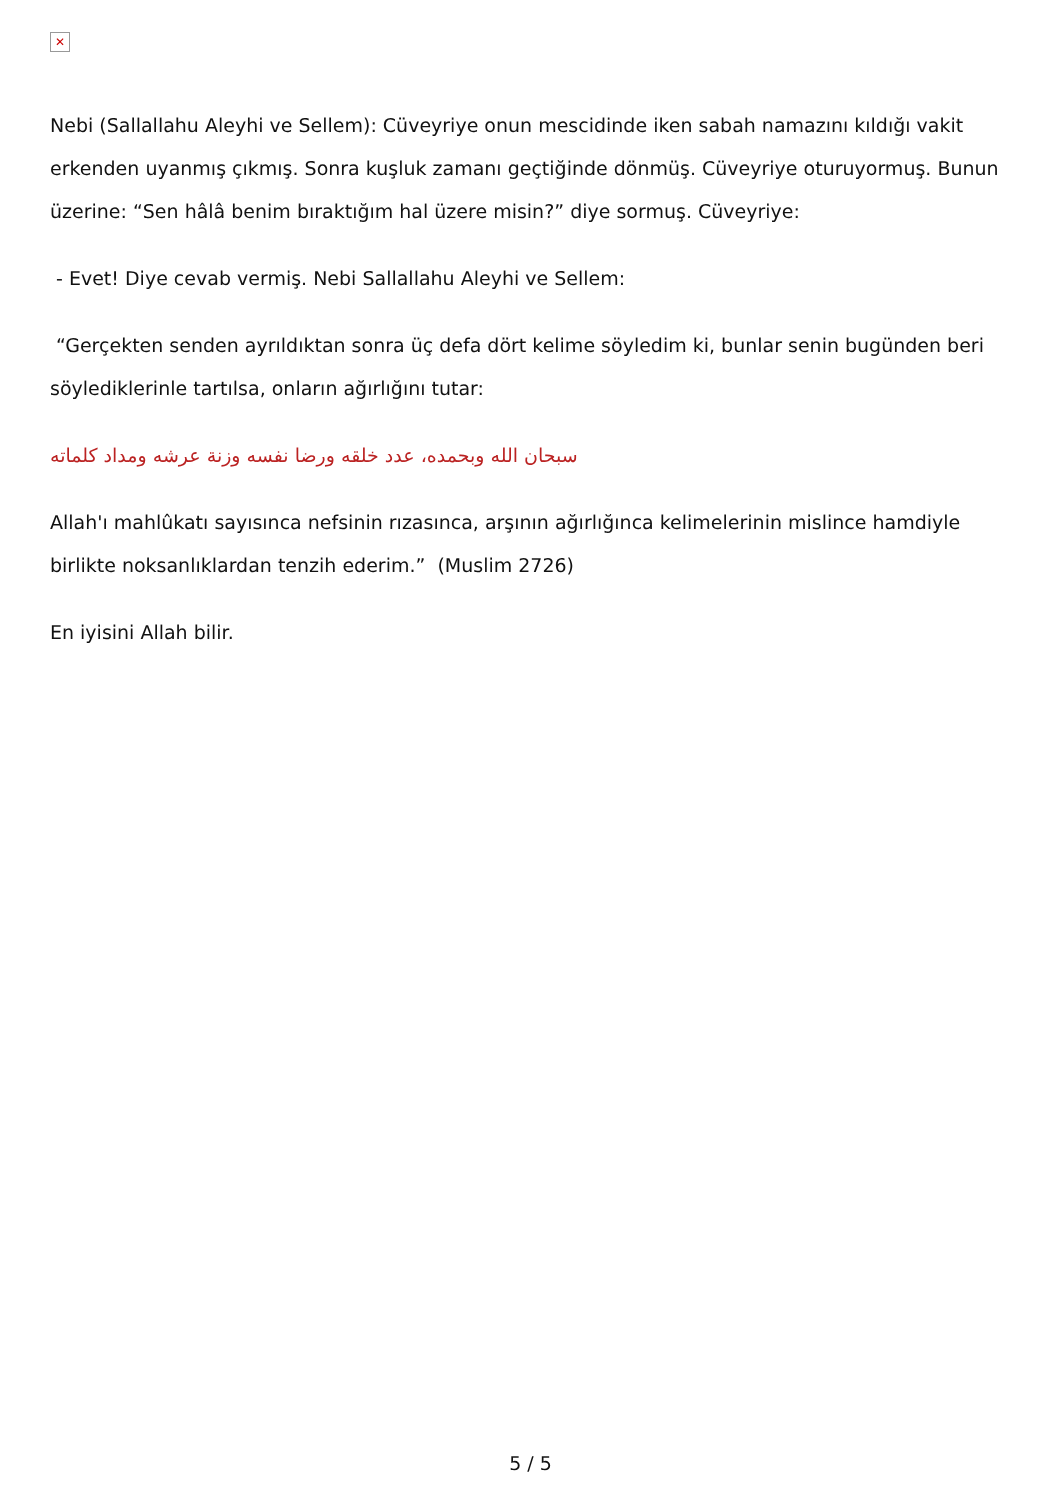✕
Nebi (Sallallahu Aleyhi ve Sellem): Cüveyriye onun mescidinde iken sabah namazını kıldığı vakit erkenden uyanmış çıkmış. Sonra kuşluk zamanı geçtiğinde dönmüş. Cüveyriye oturuyormuş. Bunun üzerine: “Sen hâlâ benim bıraktığım hal üzere misin?” diye sormuş. Cüveyriye:
- Evet! Diye cevab vermiş. Nebi Sallallahu Aleyhi ve Sellem:
“Gerçekten senden ayrıldıktan sonra üç defa dört kelime söyledim ki, bunlar senin bugünden beri söylediklerinle tartılsa, onların ağırlığını tutar:
سبحان الله وبحمده، عدد خلقه ورضا نفسه وزنة عرشه ومداد كلماته
Allah'ı mahlûkatı sayısınca nefsinin rızasınca, arşının ağırlığınca kelimelerinin mislince hamdiyle birlikte noksanlıklardan tenzih ederim.” (Muslim 2726)
En iyisini Allah bilir.
5 / 5